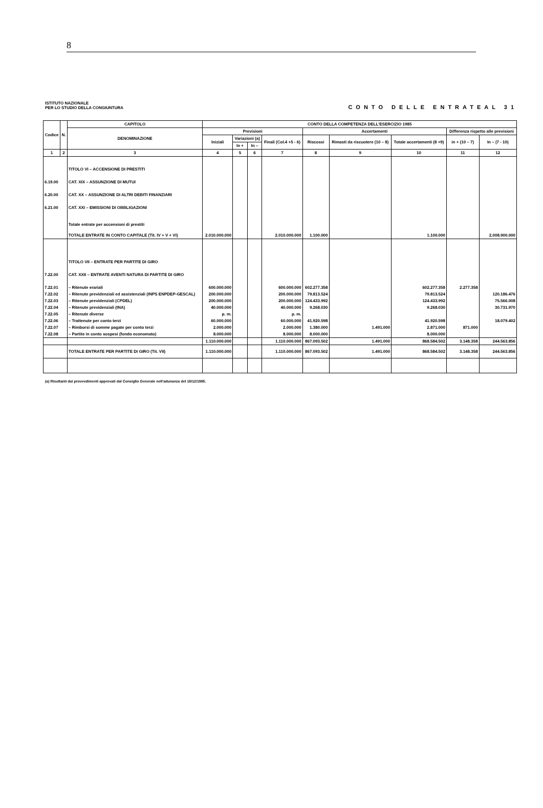8
ISTITUTO NAZIONALE
PER LO STUDIO DELLA CONGIUNTURA
CONTO DELLE ENTRATEAL 31
| Codice | N. | CAPITOLO | CONTO DELLA COMPETENZA DELL'ESERCIZIO 1985 | | | | | | | | |
| --- | --- | --- | --- | --- | --- | --- | --- | --- | --- | --- | --- |
| | | DENOMINAZIONE | Previsioni | | | | Accertamenti | | | Differenza rispetto alle previsioni | |
| | | | Iniziali | Variazioni (a) | | Finali (Col.4 +5 - 6) | Riscossi | Rimasti da riscuotere (10 – 8) | Totale accertamenti (8 +9) | in + (10 – 7) | In – (7 - 10) |
| | | | | In + | In – | | | | | | |
| 1 | 2 | 3 | 4 | 5 | 6 | 7 | 8 | 9 | 10 | 11 | 12 |
| | | TITOLO VI – ACCENSIONE DI PRESTITI | | | | | | | | | |
| 6.19.00 | | CAT. XIX – ASSUNZIONE DI MUTUI | | | | | | | | | |
| 6.20.00 | | CAT. XX – ASSUNZIONE DI ALTRI DEBITI FINANZIARI | | | | | | | | | |
| 6.21.00 | | CAT. XXI – EMISSIONI DI OBBLIGAZIONI | | | | | | | | | |
| | | Totale entrate per accensioni di prestiti | | | | | | | | | |
| | | TOTALE ENTRATE IN CONTO CAPITALE (Tit. IV + V + VI) | 2.010.000.000 | | | 2.010.000.000 | 1.100.000 | | 1.100.000 | | 2.008.900.000 |
| | | TITOLO VII – ENTRATE PER PARTITE DI GIRO | | | | | | | | | |
| 7.22.00 | | CAT. XXII – ENTRATE AVENTI NATURA DI PARTITE DI GIRO | | | | | | | | | |
| 7.22.01 | | – Ritenute erariali | 600.000.000 | | | 600.000.000 | 602.277.358 | | 602.277.358 | 2.277.358 | |
| 7.22.02 | | – Ritenute previdenziali ed assistenziali (INPS ENPDEP-GESCAL) | 200.000.000 | | | 200.000.000 | 79.813.524 | | 79.813.524 | | 120.186.476 |
| 7.22.03 | | – Ritenute previdenziali (CPDEL) | 200.000.000 | | | 200.000.000 | 124.433.992 | | 124.433.992 | | 75.566.008 |
| 7.22.04 | | – Ritenute previdenziali (INA) | 40.000.000 | | | 40.000.000 | 9.268.030 | | 9.268.030 | | 30.731.970 |
| 7.22.05 | | – Ritenute diverse | p. m. | | | p. m. | | | | | |
| 7.22.06 | | – Trattenute per conto terzi | 60.000.000 | | | 60.000.000 | 41.920.598 | | 41.920.598 | | 18.079.402 |
| 7.22.07 | | – Rimborsi di somme pagate per conto terzi | 2.000.000 | | | 2.000.000 | 1.380.000 | 1.491.000 | 2.871.000 | 871.000 | |
| 7.22.08 | | – Partite in conto sospesi (fondo economato) | 8.000.000 | | | 8.000.000 | 8.000.000 | | 8.000.000 | | |
| | | | 1.110.000.000 | | | 1.110.000.000 | 867.093.502 | 1.491.000 | 868.584.502 | 3.148.358 | 244.563.856 |
| | | TOTALE ENTRATE PER PARTITE DI GIRO (Tit. VII) | 1.110.000.000 | | | 1.110.000.000 | 867.093.502 | 1.491.000 | 868.584.502 | 3.148.358 | 244.563.856 |
(a) Risultanti dai provvedimenti approvati dal Consiglio Generale nell'adunanza del 18/12/1985.